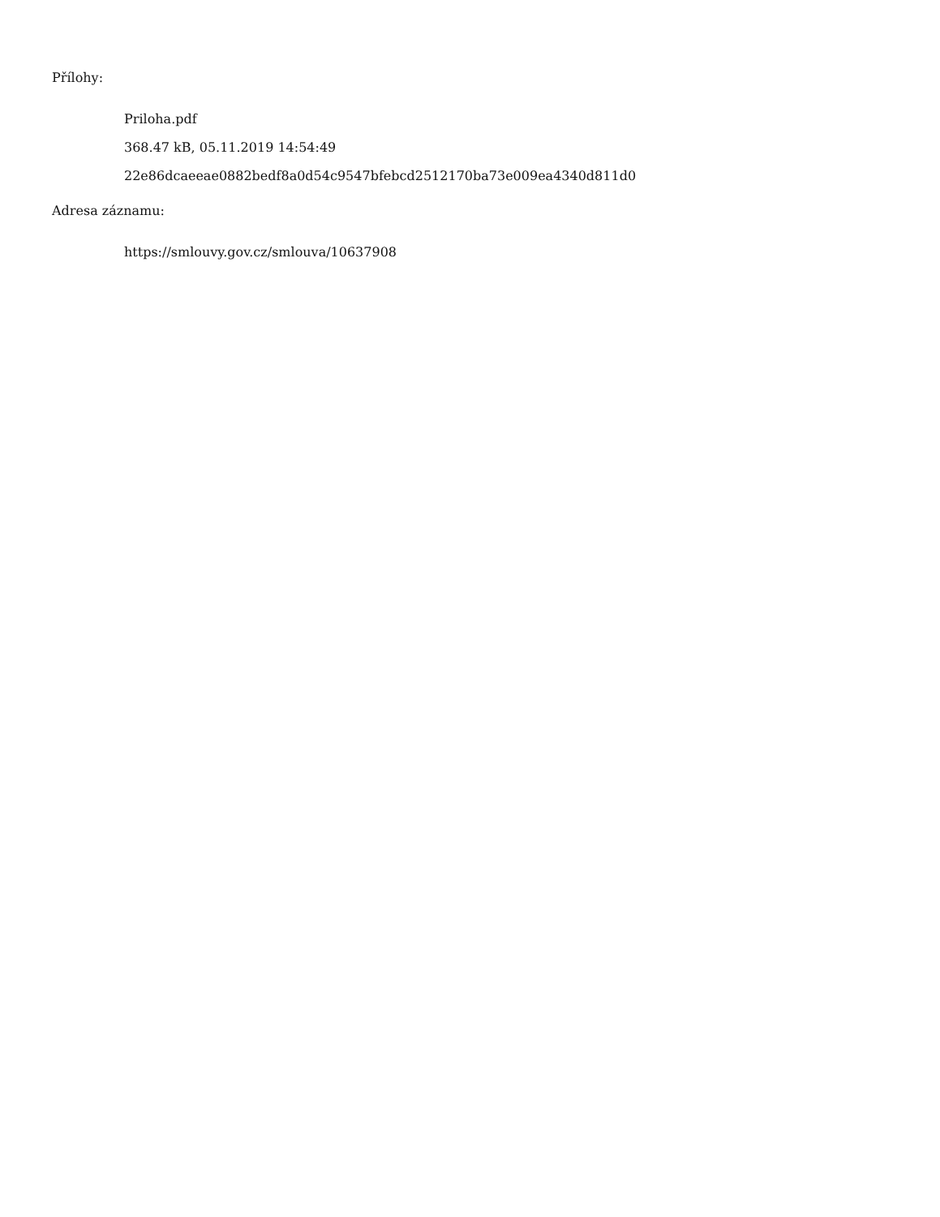Přílohy:
Priloha.pdf
368.47 kB, 05.11.2019 14:54:49
22e86dcaeeae0882bedf8a0d54c9547bfebcd2512170ba73e009ea4340d811d0
Adresa záznamu:
https://smlouvy.gov.cz/smlouva/10637908